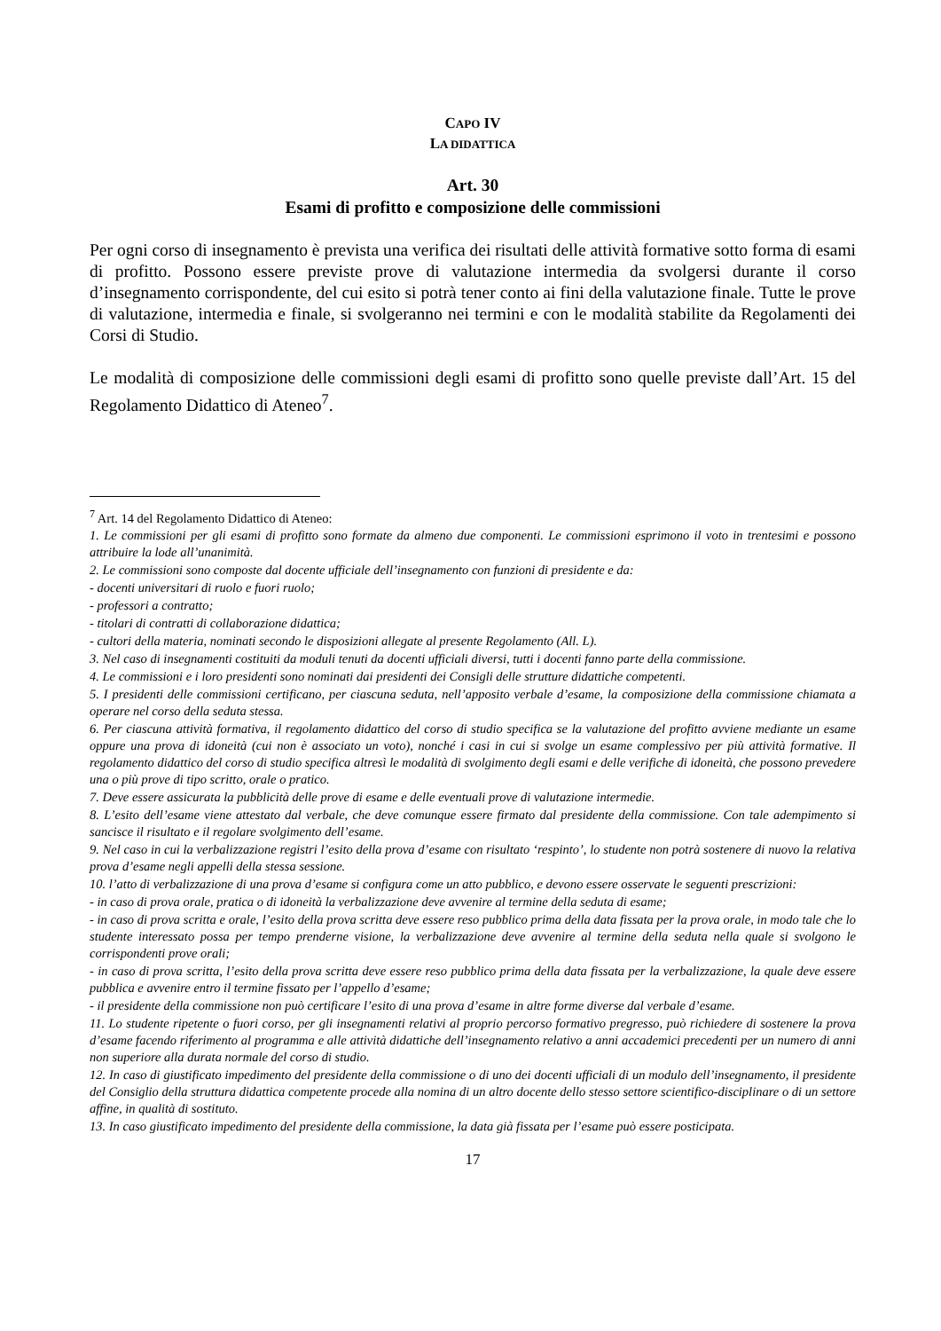CAPO IV
LA DIDATTICA
Art. 30
Esami di profitto e composizione delle commissioni
Per ogni corso di insegnamento è prevista una verifica dei risultati delle attività formative sotto forma di esami di profitto. Possono essere previste prove di valutazione intermedia da svolgersi durante il corso d’insegnamento corrispondente, del cui esito si potrà tener conto ai fini della valutazione finale. Tutte le prove di valutazione, intermedia e finale, si svolgeranno nei termini e con le modalità stabilite da Regolamenti dei Corsi di Studio.
Le modalità di composizione delle commissioni degli esami di profitto sono quelle previste dall’Art. 15 del Regolamento Didattico di Ateneo<sup>7</sup>.
<sup>7</sup> Art. 14 del Regolamento Didattico di Ateneo:
1. Le commissioni per gli esami di profitto sono formate da almeno due componenti. Le commissioni esprimono il voto in trentesimi e possono attribuire la lode all’unanimità.
2. Le commissioni sono composte dal docente ufficiale dell’insegnamento con funzioni di presidente e da:
- docenti universitari di ruolo e fuori ruolo;
- professori a contratto;
- titolari di contratti di collaborazione didattica;
- cultori della materia, nominati secondo le disposizioni allegate al presente Regolamento (All. L).
3. Nel caso di insegnamenti costituiti da moduli tenuti da docenti ufficiali diversi, tutti i docenti fanno parte della commissione.
4. Le commissioni e i loro presidenti sono nominati dai presidenti dei Consigli delle strutture didattiche competenti.
5. I presidenti delle commissioni certificano, per ciascuna seduta, nell’apposito verbale d’esame, la composizione della commissione chiamata a operare nel corso della seduta stessa.
6. Per ciascuna attività formativa, il regolamento didattico del corso di studio specifica se la valutazione del profitto avviene mediante un esame oppure una prova di idoneità (cui non è associato un voto), nonché i casi in cui si svolge un esame complessivo per più attività formative. Il regolamento didattico del corso di studio specifica altresì le modalità di svolgimento degli esami e delle verifiche di idoneità, che possono prevedere una o più prove di tipo scritto, orale o pratico.
7. Deve essere assicurata la pubblicità delle prove di esame e delle eventuali prove di valutazione intermedie.
8. L’esito dell’esame viene attestato dal verbale, che deve comunque essere firmato dal presidente della commissione. Con tale adempimento si sancisce il risultato e il regolare svolgimento dell’esame.
9. Nel caso in cui la verbalizzazione registri l’esito della prova d’esame con risultato ‘respinto’, lo studente non potrà sostenere di nuovo la relativa prova d’esame negli appelli della stessa sessione.
10. l’atto di verbalizzazione di una prova d’esame si configura come un atto pubblico, e devono essere osservate le seguenti prescrizioni:
- in caso di prova orale, pratica o di idoneità la verbalizzazione deve avvenire al termine della seduta di esame;
- in caso di prova scritta e orale, l’esito della prova scritta deve essere reso pubblico prima della data fissata per la prova orale, in modo tale che lo studente interessato possa per tempo prenderne visione, la verbalizzazione deve avvenire al termine della seduta nella quale si svolgono le corrispondenti prove orali;
- in caso di prova scritta, l’esito della prova scritta deve essere reso pubblico prima della data fissata per la verbalizzazione, la quale deve essere pubblica e avvenire entro il termine fissato per l’appello d’esame;
- il presidente della commissione non può certificare l’esito di una prova d’esame in altre forme diverse dal verbale d’esame.
11. Lo studente ripetente o fuori corso, per gli insegnamenti relativi al proprio percorso formativo pregresso, può richiedere di sostenere la prova d’esame facendo riferimento al programma e alle attività didattiche dell’insegnamento relativo a anni accademici precedenti per un numero di anni non superiore alla durata normale del corso di studio.
12. In caso di giustificato impedimento del presidente della commissione o di uno dei docenti ufficiali di un modulo dell’insegnamento, il presidente del Consiglio della struttura didattica competente procede alla nomina di un altro docente dello stesso settore scientifico-disciplinare o di un settore affine, in qualità di sostituto.
13. In caso giustificato impedimento del presidente della commissione, la data già fissata per l’esame può essere posticipata.
17